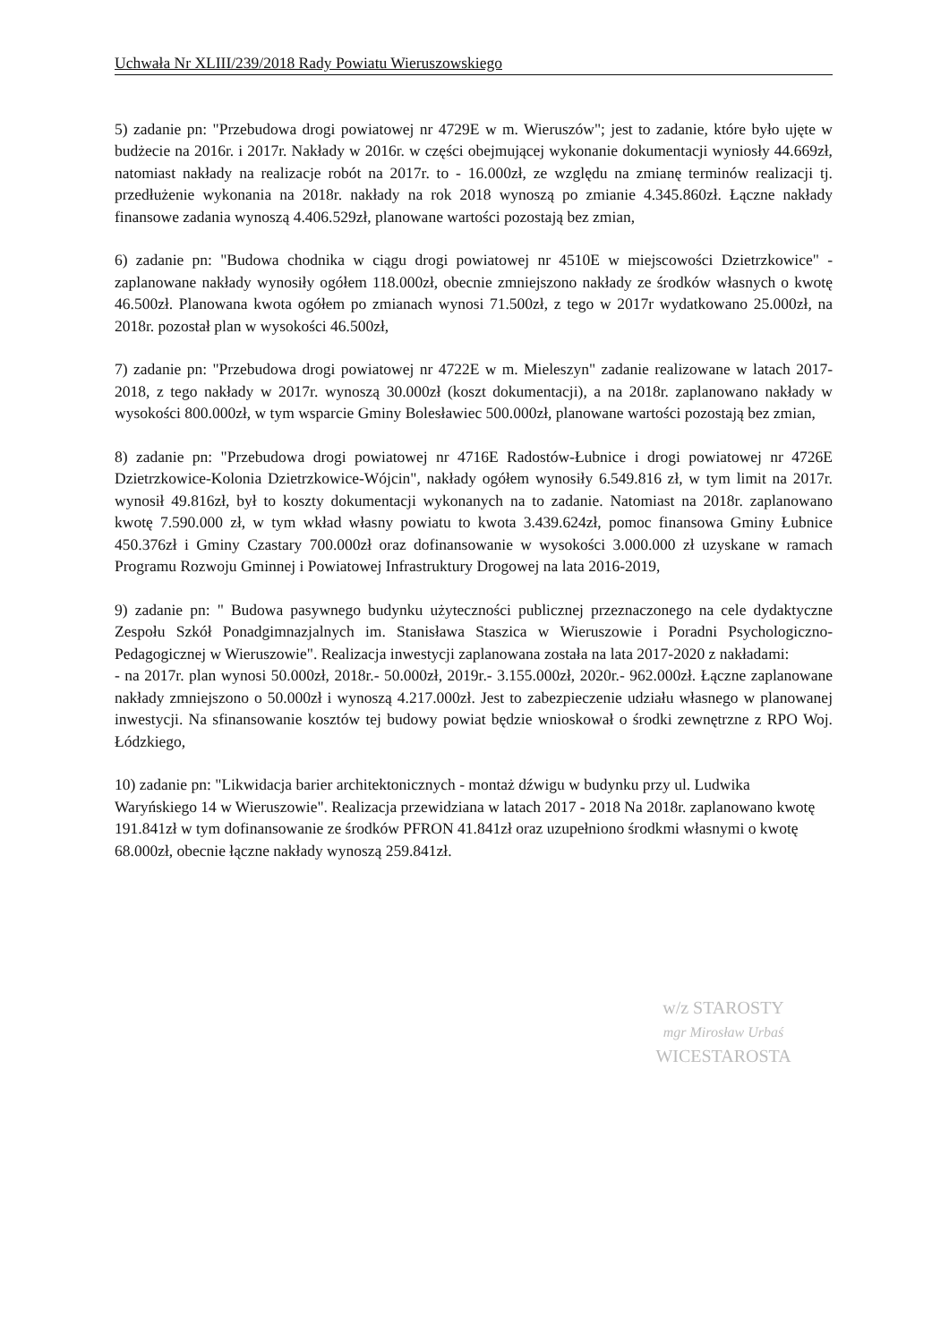Uchwała Nr XLIII/239/2018 Rady Powiatu Wieruszowskiego
5) zadanie pn: "Przebudowa drogi powiatowej nr 4729E w m. Wieruszów"; jest to zadanie, które było ujęte w budżecie na 2016r. i 2017r. Nakłady w 2016r. w części obejmującej wykonanie dokumentacji wyniosły 44.669zł, natomiast nakłady na realizacje robót na 2017r. to - 16.000zł, ze względu na zmianę terminów realizacji tj. przedłużenie wykonania na 2018r. nakłady na rok 2018 wynoszą po zmianie 4.345.860zł. Łączne nakłady finansowe zadania wynoszą 4.406.529zł, planowane wartości pozostają bez zmian,
6) zadanie pn: "Budowa chodnika w ciągu drogi powiatowej nr 4510E w miejscowości Dzietrzkowice" - zaplanowane nakłady wynosiły ogółem 118.000zł, obecnie zmniejszono nakłady ze środków własnych o kwotę 46.500zł. Planowana kwota ogółem po zmianach wynosi 71.500zł, z tego w 2017r wydatkowano 25.000zł, na 2018r. pozostał plan w wysokości 46.500zł,
7) zadanie pn: "Przebudowa drogi powiatowej nr 4722E w m. Mieleszyn" zadanie realizowane w latach 2017-2018, z tego nakłady w 2017r. wynoszą 30.000zł (koszt dokumentacji), a na 2018r. zaplanowano nakłady w wysokości 800.000zł, w tym wsparcie Gminy Bolesławiec 500.000zł, planowane wartości pozostają bez zmian,
8) zadanie pn: "Przebudowa drogi powiatowej nr 4716E Radostów-Łubnice i drogi powiatowej nr 4726E Dzietrzkowice-Kolonia Dzietrzkowice-Wójcin", nakłady ogółem wynosiły 6.549.816 zł, w tym limit na 2017r. wynosił 49.816zł, był to koszty dokumentacji wykonanych na to zadanie. Natomiast na 2018r. zaplanowano kwotę 7.590.000 zł, w tym wkład własny powiatu to kwota 3.439.624zł, pomoc finansowa Gminy Łubnice 450.376zł i Gminy Czastary 700.000zł oraz dofinansowanie w wysokości 3.000.000 zł uzyskane w ramach Programu Rozwoju Gminnej i Powiatowej Infrastruktury Drogowej na lata 2016-2019,
9) zadanie pn: " Budowa pasywnego budynku użyteczności publicznej przeznaczonego na cele dydaktyczne Zespołu Szkół Ponadgimnazjalnych im. Stanisława Staszica w Wieruszowie i Poradni Psychologiczno-Pedagogicznej w Wieruszowie". Realizacja inwestycji zaplanowana została na lata 2017-2020 z nakładami:
- na 2017r. plan wynosi 50.000zł, 2018r.- 50.000zł, 2019r.- 3.155.000zł, 2020r.- 962.000zł. Łączne zaplanowane nakłady zmniejszono o 50.000zł i wynoszą 4.217.000zł. Jest to zabezpieczenie udziału własnego w planowanej inwestycji. Na sfinansowanie kosztów tej budowy powiat będzie wnioskował o środki zewnętrzne z RPO Woj. Łódzkiego,
10) zadanie pn: "Likwidacja barier architektonicznych - montaż dźwigu w budynku przy ul. Ludwika Waryńskiego 14 w Wieruszowie". Realizacja przewidziana w latach 2017 - 2018 Na 2018r. zaplanowano kwotę 191.841zł w tym dofinansowanie ze środków PFRON 41.841zł oraz uzupełniono środkmi własnymi o kwotę 68.000zł, obecnie łączne nakłady wynoszą 259.841zł.
w/z STAROSTY
mgr Mirosław Urbaś
WICESTAROSTA